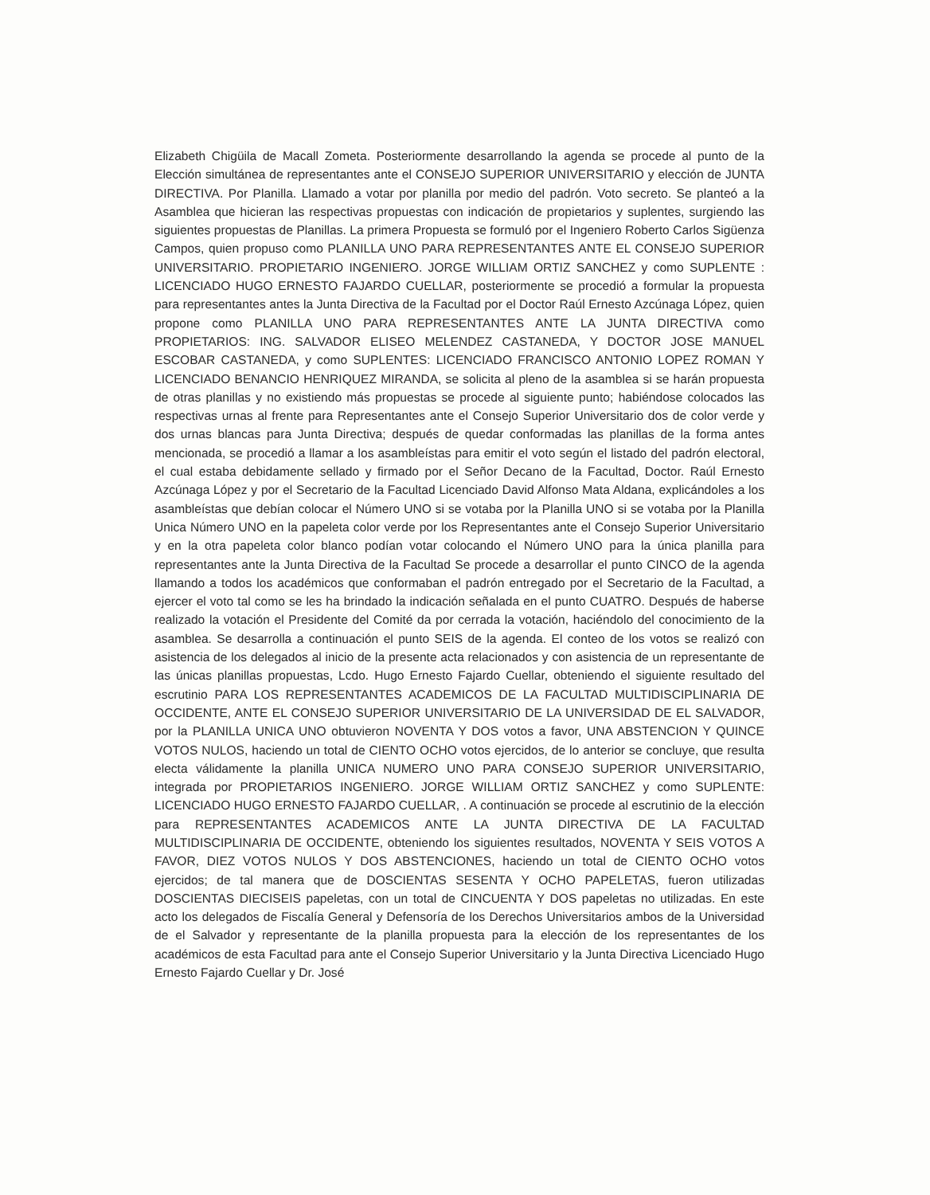Elizabeth Chigüila de Macall Zometa. Posteriormente desarrollando la agenda se procede al punto de la Elección simultánea de representantes ante el CONSEJO SUPERIOR UNIVERSITARIO y elección de JUNTA DIRECTIVA. Por Planilla. Llamado a votar por planilla por medio del padrón. Voto secreto. Se planteó a la Asamblea que hicieran las respectivas propuestas con indicación de propietarios y suplentes, surgiendo las siguientes propuestas de Planillas. La primera Propuesta se formuló por el Ingeniero Roberto Carlos Sigüenza Campos, quien propuso como PLANILLA UNO PARA REPRESENTANTES ANTE EL CONSEJO SUPERIOR UNIVERSITARIO. PROPIETARIO INGENIERO. JORGE WILLIAM ORTIZ SANCHEZ y como SUPLENTE : LICENCIADO HUGO ERNESTO FAJARDO CUELLAR, posteriormente se procedió a formular la propuesta para representantes antes la Junta Directiva de la Facultad por el Doctor Raúl Ernesto Azcúnaga López, quien propone como PLANILLA UNO PARA REPRESENTANTES ANTE LA JUNTA DIRECTIVA como PROPIETARIOS: ING. SALVADOR ELISEO MELENDEZ CASTANEDA, Y DOCTOR JOSE MANUEL ESCOBAR CASTANEDA, y como SUPLENTES: LICENCIADO FRANCISCO ANTONIO LOPEZ ROMAN Y LICENCIADO BENANCIO HENRIQUEZ MIRANDA, se solicita al pleno de la asamblea si se harán propuesta de otras planillas y no existiendo más propuestas se procede al siguiente punto; habiéndose colocados las respectivas urnas al frente para Representantes ante el Consejo Superior Universitario dos de color verde y dos urnas blancas para Junta Directiva; después de quedar conformadas las planillas de la forma antes mencionada, se procedió a llamar a los asambleístas para emitir el voto según el listado del padrón electoral, el cual estaba debidamente sellado y firmado por el Señor Decano de la Facultad, Doctor. Raúl Ernesto Azcúnaga López y por el Secretario de la Facultad Licenciado David Alfonso Mata Aldana, explicándoles a los asambleístas que debían colocar el Número UNO si se votaba por la Planilla UNO si se votaba por la Planilla Unica Número UNO en la papeleta color verde por los Representantes ante el Consejo Superior Universitario y en la otra papeleta color blanco podían votar colocando el Número UNO para la única planilla para representantes ante la Junta Directiva de la Facultad Se procede a desarrollar el punto CINCO de la agenda llamando a todos los académicos que conformaban el padrón entregado por el Secretario de la Facultad, a ejercer el voto tal como se les ha brindado la indicación señalada en el punto CUATRO. Después de haberse realizado la votación el Presidente del Comité da por cerrada la votación, haciéndolo del conocimiento de la asamblea. Se desarrolla a continuación el punto SEIS de la agenda. El conteo de los votos se realizó con asistencia de los delegados al inicio de la presente acta relacionados y con asistencia de un representante de las únicas planillas propuestas, Lcdo. Hugo Ernesto Fajardo Cuellar, obteniendo el siguiente resultado del escrutinio PARA LOS REPRESENTANTES ACADEMICOS DE LA FACULTAD MULTIDISCIPLINARIA DE OCCIDENTE, ANTE EL CONSEJO SUPERIOR UNIVERSITARIO DE LA UNIVERSIDAD DE EL SALVADOR, por la PLANILLA UNICA UNO obtuvieron NOVENTA Y DOS votos a favor, UNA ABSTENCION Y QUINCE VOTOS NULOS, haciendo un total de CIENTO OCHO votos ejercidos, de lo anterior se concluye, que resulta electa válidamente la planilla UNICA NUMERO UNO PARA CONSEJO SUPERIOR UNIVERSITARIO, integrada por PROPIETARIOS INGENIERO. JORGE WILLIAM ORTIZ SANCHEZ y como SUPLENTE: LICENCIADO HUGO ERNESTO FAJARDO CUELLAR, . A continuación se procede al escrutinio de la elección para REPRESENTANTES ACADEMICOS ANTE LA JUNTA DIRECTIVA DE LA FACULTAD MULTIDISCIPLINARIA DE OCCIDENTE, obteniendo los siguientes resultados, NOVENTA Y SEIS VOTOS A FAVOR, DIEZ VOTOS NULOS Y DOS ABSTENCIONES, haciendo un total de CIENTO OCHO votos ejercidos; de tal manera que de DOSCIENTAS SESENTA Y OCHO PAPELETAS, fueron utilizadas DOSCIENTAS DIECISEIS papeletas, con un total de CINCUENTA Y DOS papeletas no utilizadas. En este acto los delegados de Fiscalía General y Defensoría de los Derechos Universitarios ambos de la Universidad de el Salvador y representante de la planilla propuesta para la elección de los representantes de los académicos de esta Facultad para ante el Consejo Superior Universitario y la Junta Directiva Licenciado Hugo Ernesto Fajardo Cuellar y Dr. José